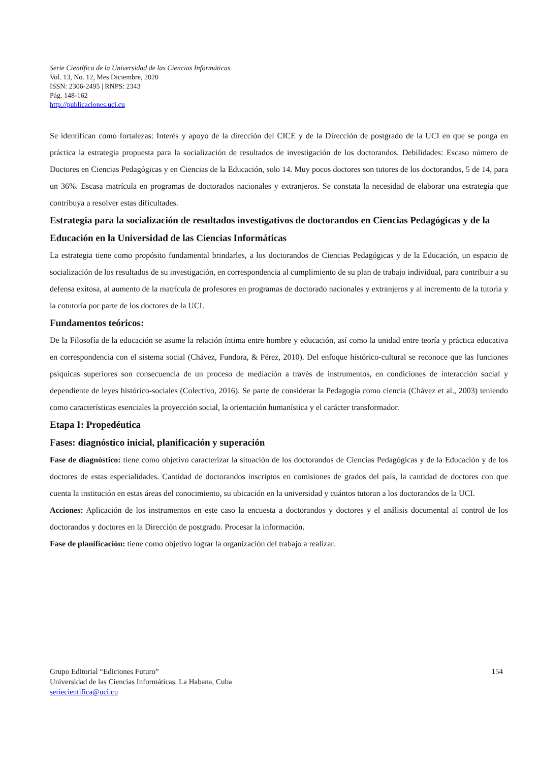Serie Científica de la Universidad de las Ciencias Informáticas
Vol. 13, No. 12, Mes Diciembre, 2020
ISSN: 2306-2495 | RNPS: 2343
Pág. 148-162
http://publicaciones.uci.cu
Se identifican como fortalezas: Interés y apoyo de la dirección del CICE y de la Dirección de postgrado de la UCI en que se ponga en práctica la estrategia propuesta para la socialización de resultados de investigación de los doctorandos. Debilidades: Escaso número de Doctores en Ciencias Pedagógicas y en Ciencias de la Educación, solo 14. Muy pocos doctores son tutores de los doctorandos, 5 de 14, para un 36%. Escasa matrícula en programas de doctorados nacionales y extranjeros. Se constata la necesidad de elaborar una estrategia que contribuya a resolver estas dificultades.
Estrategia para la socialización de resultados investigativos de doctorandos en Ciencias Pedagógicas y de la Educación en la Universidad de las Ciencias Informáticas
La estrategia tiene como propósito fundamental brindarles, a los doctorandos de Ciencias Pedagógicas y de la Educación, un espacio de socialización de los resultados de su investigación, en correspondencia al cumplimiento de su plan de trabajo individual, para contribuir a su defensa exitosa, al aumento de la matrícula de profesores en programas de doctorado nacionales y extranjeros y al incremento de la tutoría y la cotutoría por parte de los doctores de la UCI.
Fundamentos teóricos:
De la Filosofía de la educación se asume la relación íntima entre hombre y educación, así como la unidad entre teoría y práctica educativa en correspondencia con el sistema social (Chávez, Fundora, & Pérez, 2010). Del enfoque histórico-cultural se reconoce que las funciones psíquicas superiores son consecuencia de un proceso de mediación a través de instrumentos, en condiciones de interacción social y dependiente de leyes histórico-sociales (Colectivo, 2016). Se parte de considerar la Pedagogía como ciencia (Chávez et al., 2003) teniendo como características esenciales la proyección social, la orientación humanística y el carácter transformador.
Etapa I: Propedéutica
Fases: diagnóstico inicial, planificación y superación
Fase de diagnóstico: tiene como objetivo caracterizar la situación de los doctorandos de Ciencias Pedagógicas y de la Educación y de los doctores de estas especialidades. Cantidad de doctorandos inscriptos en comisiones de grados del país, la cantidad de doctores con que cuenta la institución en estas áreas del conocimiento, su ubicación en la universidad y cuántos tutoran a los doctorandos de la UCI.
Acciones: Aplicación de los instrumentos en este caso la encuesta a doctorandos y doctores y el análisis documental al control de los doctorandos y doctores en la Dirección de postgrado. Procesar la información.
Fase de planificación: tiene como objetivo lograr la organización del trabajo a realizar.
154 Grupo Editorial “Ediciones Futuro”
Universidad de las Ciencias Informáticas. La Habana, Cuba
seriecientifica@uci.cu